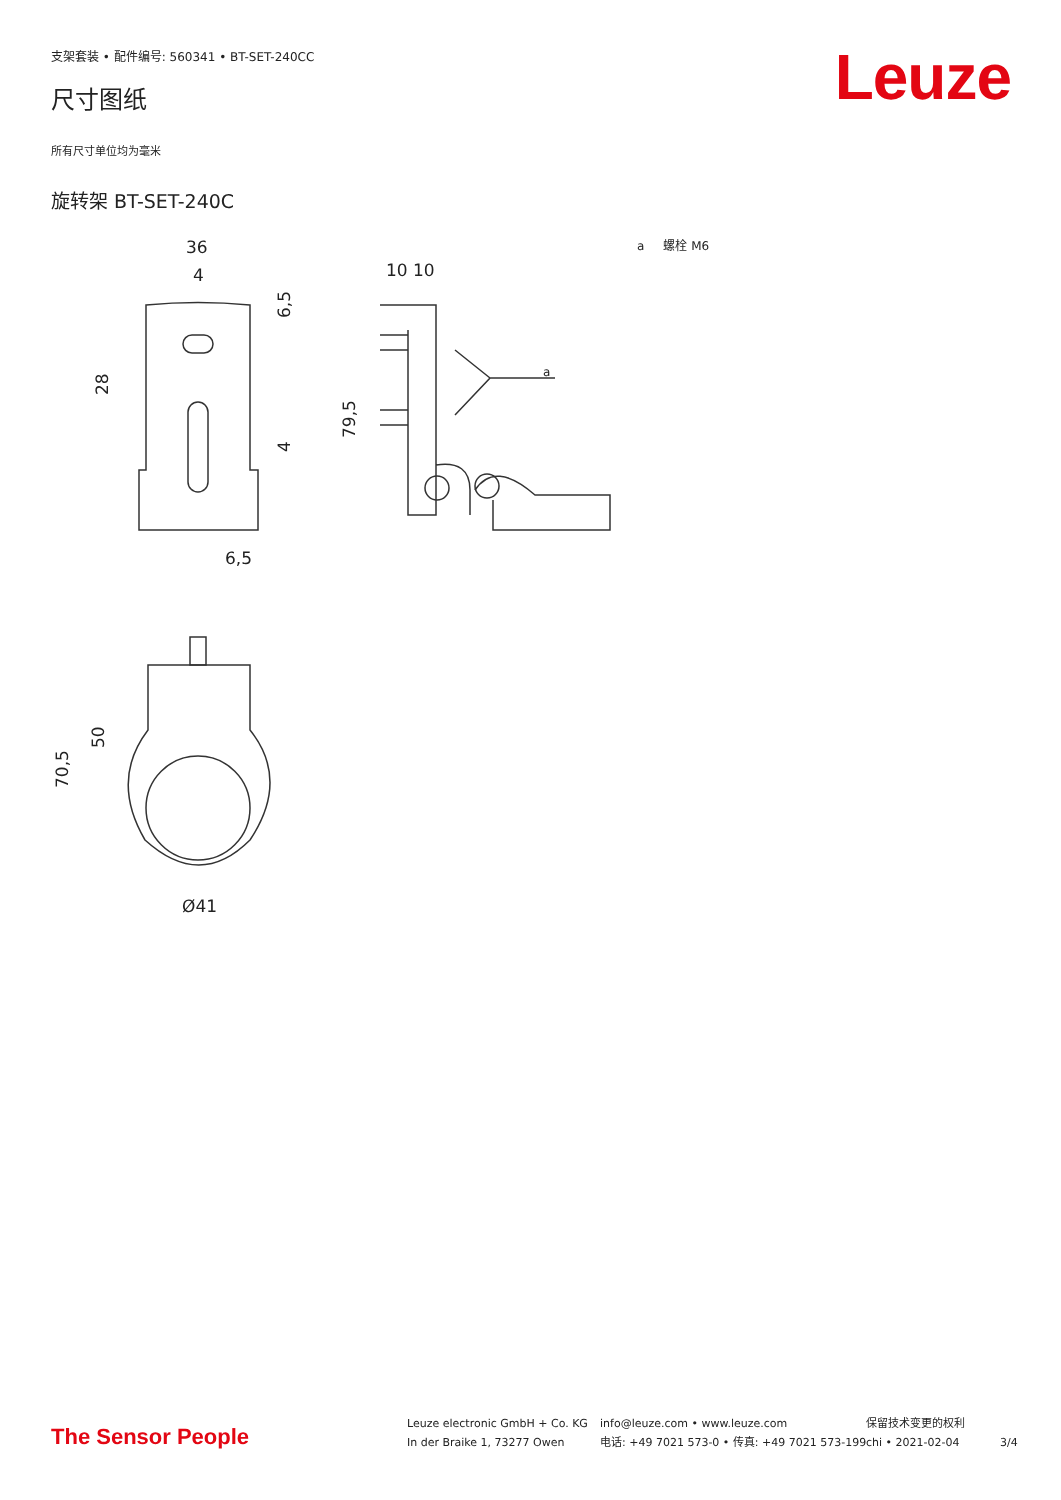支架套装 • 配件编号: 560341 • BT-SET-240CC
Leuze 尺寸图纸
所有尺寸单位均为毫米
旋转架 BT-SET-240C
a 螺栓 M6
36
4
6,5
10 10
a
Ø41
28
6,5
4
79,5
50
70,5
The Sensor People
Leuze electronic GmbH + Co. KG
In der Braike 1, 73277 Owen
info@leuze.com • www.leuze.com
电话: +49 7021 573-0 • 传真: +49 7021 573-199
保留技术变更的权利
chi • 2021-02-04
3/4